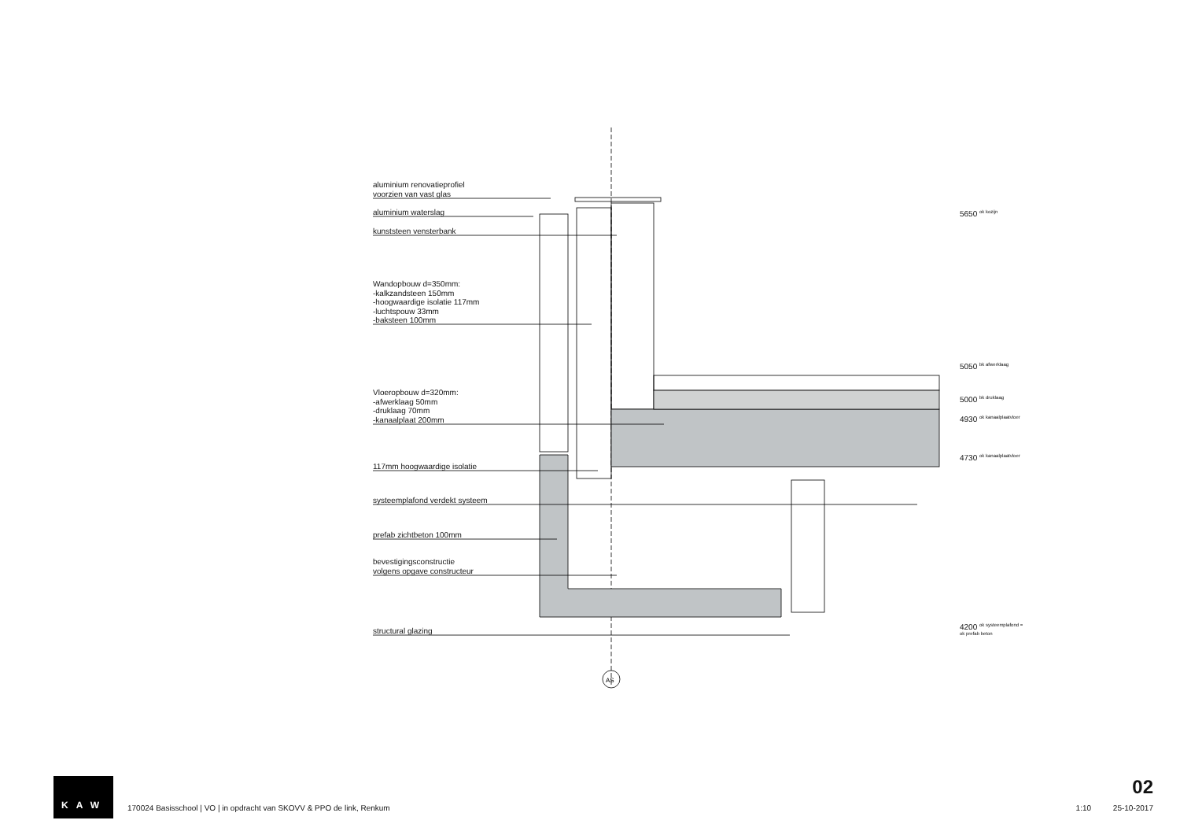AS
aluminium renovatieprofiel
voorzien van vast glas
aluminium waterslag
kunststeen vensterbank
Wandopbouw d=350mm:
-kalkzandsteen 150mm
-hoogwaardige isolatie 117mm
-luchtspouw 33mm
-baksteen 100mm
Vloeropbouw d=320mm:
-afwerklaag 50mm
-druklaag 70mm
-kanaalplaat 200mm
117mm hoogwaardige isolatie
systeemplafond verdekt systeem
prefab zichtbeton 100mm
bevestigingsconstructie
volgens opgave constructeur
structural glazing
5650 <sup>ok kozijn</sup>
5050 <sup>bk afwerklaag</sup>
5000 <sup>bk druklaag</sup>
4930 <sup>ok kanaalplaatvloer</sup>
4730 <sup>ok kanaalplaatvloer</sup>
4200 <sup>ok systeemplafond = ok prefab beton</sup>
KAW
170024 Basisschool | VO | in opdracht van SKOVV & PPO de link, Renkum
1:10 25-10-2017
02